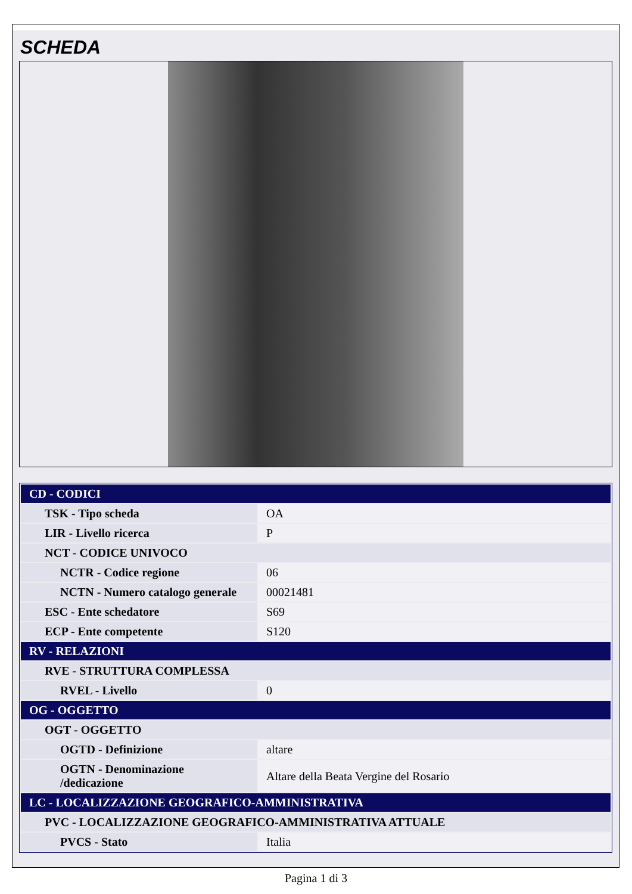SCHEDA
| CD - CODICI | |
| TSK - Tipo scheda | OA |
| LIR - Livello ricerca | P |
| NCT - CODICE UNIVOCO | |
| NCTR - Codice regione | 06 |
| NCTN - Numero catalogo generale | 00021481 |
| ESC - Ente schedatore | S69 |
| ECP - Ente competente | S120 |
| RV - RELAZIONI | |
| RVE - STRUTTURA COMPLESSA | |
| RVEL - Livello | 0 |
| OG - OGGETTO | |
| OGT - OGGETTO | |
| OGTD - Definizione | altare |
| OGTN - Denominazione /dedicazione | Altare della Beata Vergine del Rosario |
| LC - LOCALIZZAZIONE GEOGRAFICO-AMMINISTRATIVA | |
| PVC - LOCALIZZAZIONE GEOGRAFICO-AMMINISTRATIVA ATTUALE | |
| PVCS - Stato | Italia |
Pagina 1 di 3